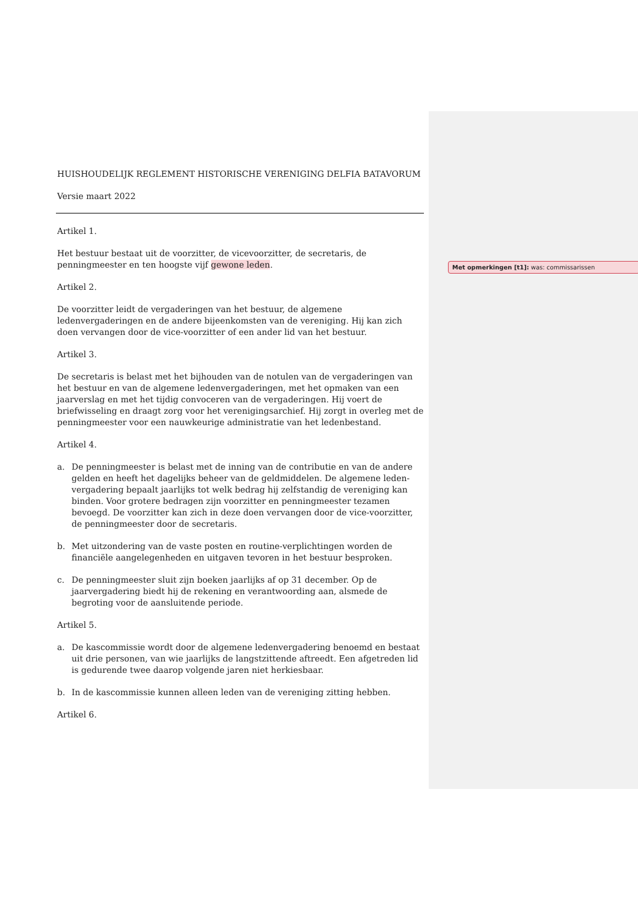HUISHOUDELIJK REGLEMENT HISTORISCHE VERENIGING DELFIA BATAVORUM
Versie maart 2022
Artikel 1.
Het bestuur bestaat uit de voorzitter, de vicevoorzitter, de secretaris, de penningmeester en ten hoogste vijf gewone leden.
Artikel 2.
De voorzitter leidt de vergaderingen van het bestuur, de algemene ledenvergaderingen en de andere bijeenkomsten van de vereniging. Hij kan zich doen vervangen door de vice-voorzitter of een ander lid van het bestuur.
Artikel 3.
De secretaris is belast met het bijhouden van de notulen van de vergaderingen van het bestuur en van de algemene ledenvergaderingen, met het opmaken van een jaarverslag en met het tijdig convoceren van de vergaderingen. Hij voert de briefwisseling en draagt zorg voor het verenigingsarchief. Hij zorgt in overleg met de penningmeester voor een nauwkeurige administratie van het ledenbestand.
Artikel 4.
a. De penningmeester is belast met de inning van de contributie en van de andere gelden en heeft het dagelijks beheer van de geldmiddelen. De algemene leden-vergadering bepaalt jaarlijks tot welk bedrag hij zelfstandig de vereniging kan binden. Voor grotere bedragen zijn voorzitter en penningmeester tezamen bevoegd. De voorzitter kan zich in deze doen vervangen door de vice-voorzitter, de penningmeester door de secretaris.
b. Met uitzondering van de vaste posten en routine-verplichtingen worden de financiële aangelegenheden en uitgaven tevoren in het bestuur besproken.
c. De penningmeester sluit zijn boeken jaarlijks af op 31 december. Op de jaarvergadering biedt hij de rekening en verantwoording aan, alsmede de begroting voor de aansluitende periode.
Artikel 5.
a. De kascommissie wordt door de algemene ledenvergadering benoemd en bestaat uit drie personen, van wie jaarlijks de langstzittende aftreedt. Een afgetreden lid is gedurende twee daarop volgende jaren niet herkiesbaar.
b. In de kascommissie kunnen alleen leden van de vereniging zitting hebben.
Artikel 6.
Met opmerkingen [t1]: was: commissarissen